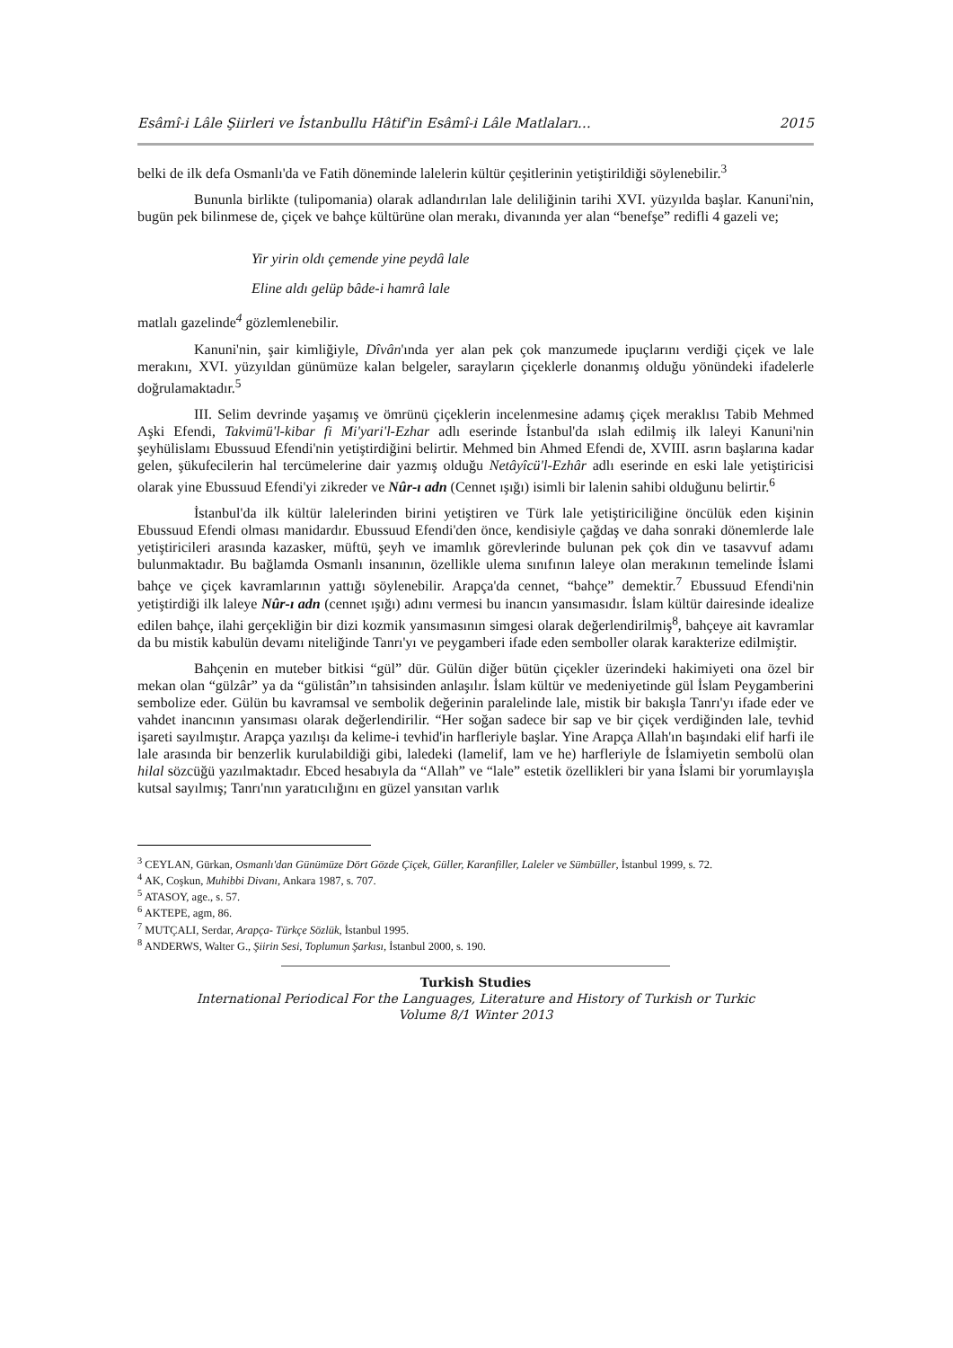Esâmî-i Lâle Şiirleri ve İstanbullu Hâtif'in Esâmî-i Lâle Matlaları… 2015
belki de ilk defa Osmanlı'da ve Fatih döneminde lalelerin kültür çeşitlerinin yetiştirildiği söylenebilir.<sup>3</sup>
Bununla birlikte (tulipomania) olarak adlandırılan lale deliliğinin tarihi XVI. yüzyılda başlar. Kanuni'nin, bugün pek bilinmese de, çiçek ve bahçe kültürüne olan merakı, divanında yer alan “benefşe” redifli 4 gazeli ve;
Yir yirin oldı çemende yine peydâ lale
Eline aldı gelüp bâde-i hamrâ lale
matlalı gazelinde<sup>4</sup> gözlemlenebilir.
Kanuni'nin, şair kimliğiyle, Dîvân'ında yer alan pek çok manzumede ipuçlarını verdiği çiçek ve lale merakını, XVI. yüzyıldan günümüze kalan belgeler, sarayların çiçeklerle donanmış olduğu yönündeki ifadelerle doğrulamaktadır.<sup>5</sup>
III. Selim devrinde yaşamış ve ömrünü çiçeklerin incelenmesine adamış çiçek meraklısı Tabib Mehmed Aşki Efendi, Takvimü'l-kibar fi Mi'yari'l-Ezhar adlı eserinde İstanbul'da ıslah edilmiş ilk laleyi Kanuni'nin şeyhülislamı Ebussuud Efendi'nin yetiştirdiğini belirtir. Mehmed bin Ahmed Efendi de, XVIII. asrın başlarına kadar gelen, şükufecilerin hal tercümelerine dair yazmış olduğu Netâyîcü'l-Ezhâr adlı eserinde en eski lale yetiştiricisi olarak yine Ebussuud Efendi'yi zikreder ve Nûr-ı adn (Cennet ışığı) isimli bir lalenin sahibi olduğunu belirtir.<sup>6</sup>
İstanbul'da ilk kültür lalelerinden birini yetiştiren ve Türk lale yetiştiriciliğine öncülük eden kişinin Ebussuud Efendi olması manidardır. Ebussuud Efendi'den önce, kendisiyle çağdaş ve daha sonraki dönemlerde lale yetiştiricileri arasında kazasker, müftü, şeyh ve imamlık görevlerinde bulunan pek çok din ve tasavvuf adamı bulunmaktadır. Bu bağlamda Osmanlı insanının, özellikle ulema sınıfının laleye olan merakının temelinde İslami bahçe ve çiçek kavramlarının yattığı söylenebilir. Arapça'da cennet, “bahçe” demektir.<sup>7</sup> Ebussuud Efendi'nin yetiştirdiği ilk laleye Nûr-ı adn (cennet ışığı) adını vermesi bu inancın yansımasıdır. İslam kültür dairesinde idealize edilen bahçe, ilahi gerçekliğin bir dizi kozmik yansımasının simgesi olarak değerlendirilmiş<sup>8</sup>, bahçeye ait kavramlar da bu mistik kabulün devamı niteliğinde Tanrı'yı ve peygamberi ifade eden semboller olarak karakterize edilmiştir.
Bahçenin en muteber bitkisi “gül” dür. Gülün diğer bütün çiçekler üzerindeki hakimiyeti ona özel bir mekan olan “gülzâr” ya da “gülistân”ın tahsisinden anlaşılır. İslam kültür ve medeniyetinde gül İslam Peygamberini sembolize eder. Gülün bu kavramsal ve sembolik değerinin paralelinde lale, mistik bir bakışla Tanrı'yı ifade eder ve vahdet inancının yansıması olarak değerlendirilir. “Her soğan sadece bir sap ve bir çiçek verdiğinden lale, tevhid işareti sayılmıştır. Arapça yazılışı da kelime-i tevhid'in harfleriyle başlar. Yine Arapça Allah'ın başındaki elif harfi ile lale arasında bir benzerlik kurulabildiği gibi, laledeki (lamelif, lam ve he) harfleriyle de İslamiyetin sembolü olan hilal sözcüğü yazılmaktadır. Ebced hesabıyla da “Allah” ve “lale” estetik özellikleri bir yana İslami bir yorumlayışla kutsal sayılmış; Tanrı'nın yaratıcılığını en güzel yansıtan varlık
<sup>3</sup> CEYLAN, Gürkan, Osmanlı'dan Günümüze Dört Gözde Çiçek, Güller, Karanfiller, Laleler ve Sümbüller, İstanbul 1999, s. 72.
<sup>4</sup> AK, Coşkun, Muhibbi Divanı, Ankara 1987, s. 707.
<sup>5</sup> ATASOY, age., s. 57.
<sup>6</sup> AKTEPE, agm, 86.
<sup>7</sup> MUTÇALI, Serdar, Arapça- Türkçe Sözlük, İstanbul 1995.
<sup>8</sup> ANDERWS, Walter G., Şiirin Sesi, Toplumun Şarkısı, İstanbul 2000, s. 190.
Turkish Studies
International Periodical For the Languages, Literature and History of Turkish or Turkic
Volume 8/1 Winter 2013